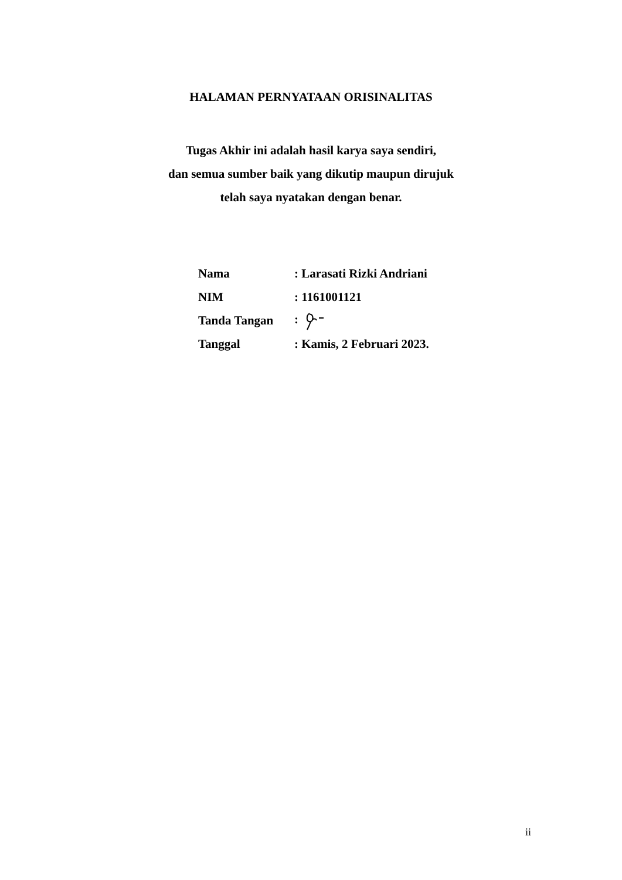HALAMAN PERNYATAAN ORISINALITAS
Tugas Akhir ini adalah hasil karya saya sendiri,
dan semua sumber baik yang dikutip maupun dirujuk
telah saya nyatakan dengan benar.
| Nama | : Larasati Rizki Andriani |
| NIM | : 1161001121 |
| Tanda Tangan | : |
| Tanggal | : Kamis, 2 Februari 2023. |
ii